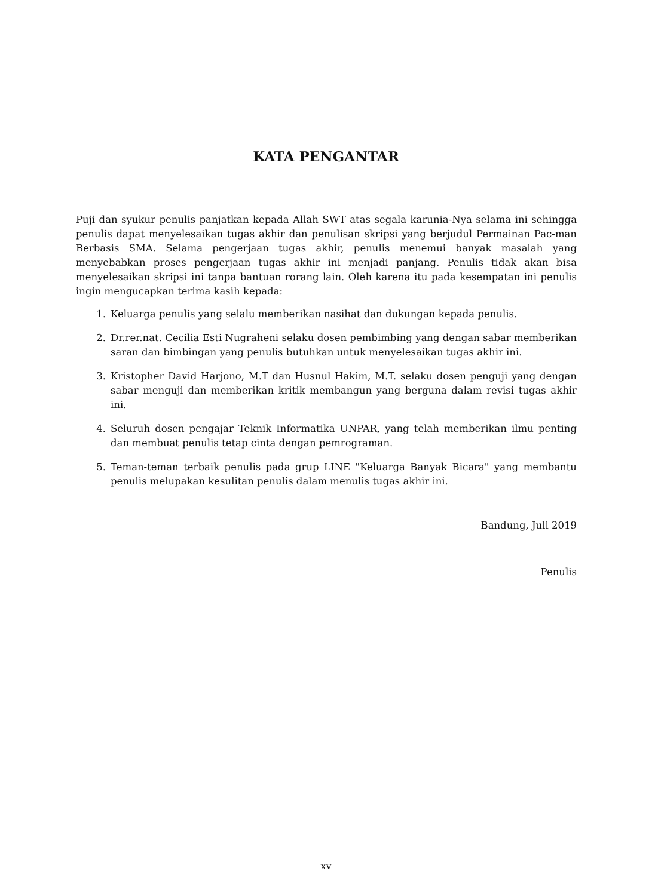KATA PENGANTAR
Puji dan syukur penulis panjatkan kepada Allah SWT atas segala karunia-Nya selama ini sehingga penulis dapat menyelesaikan tugas akhir dan penulisan skripsi yang berjudul Permainan Pac-man Berbasis SMA. Selama pengerjaan tugas akhir, penulis menemui banyak masalah yang menyebabkan proses pengerjaan tugas akhir ini menjadi panjang. Penulis tidak akan bisa menyelesaikan skripsi ini tanpa bantuan rorang lain. Oleh karena itu pada kesempatan ini penulis ingin mengucapkan terima kasih kepada:
1. Keluarga penulis yang selalu memberikan nasihat dan dukungan kepada penulis.
2. Dr.rer.nat. Cecilia Esti Nugraheni selaku dosen pembimbing yang dengan sabar memberikan saran dan bimbingan yang penulis butuhkan untuk menyelesaikan tugas akhir ini.
3. Kristopher David Harjono, M.T dan Husnul Hakim, M.T. selaku dosen penguji yang dengan sabar menguji dan memberikan kritik membangun yang berguna dalam revisi tugas akhir ini.
4. Seluruh dosen pengajar Teknik Informatika UNPAR, yang telah memberikan ilmu penting dan membuat penulis tetap cinta dengan pemrograman.
5. Teman-teman terbaik penulis pada grup LINE "Keluarga Banyak Bicara" yang membantu penulis melupakan kesulitan penulis dalam menulis tugas akhir ini.
Bandung, Juli 2019
Penulis
xv